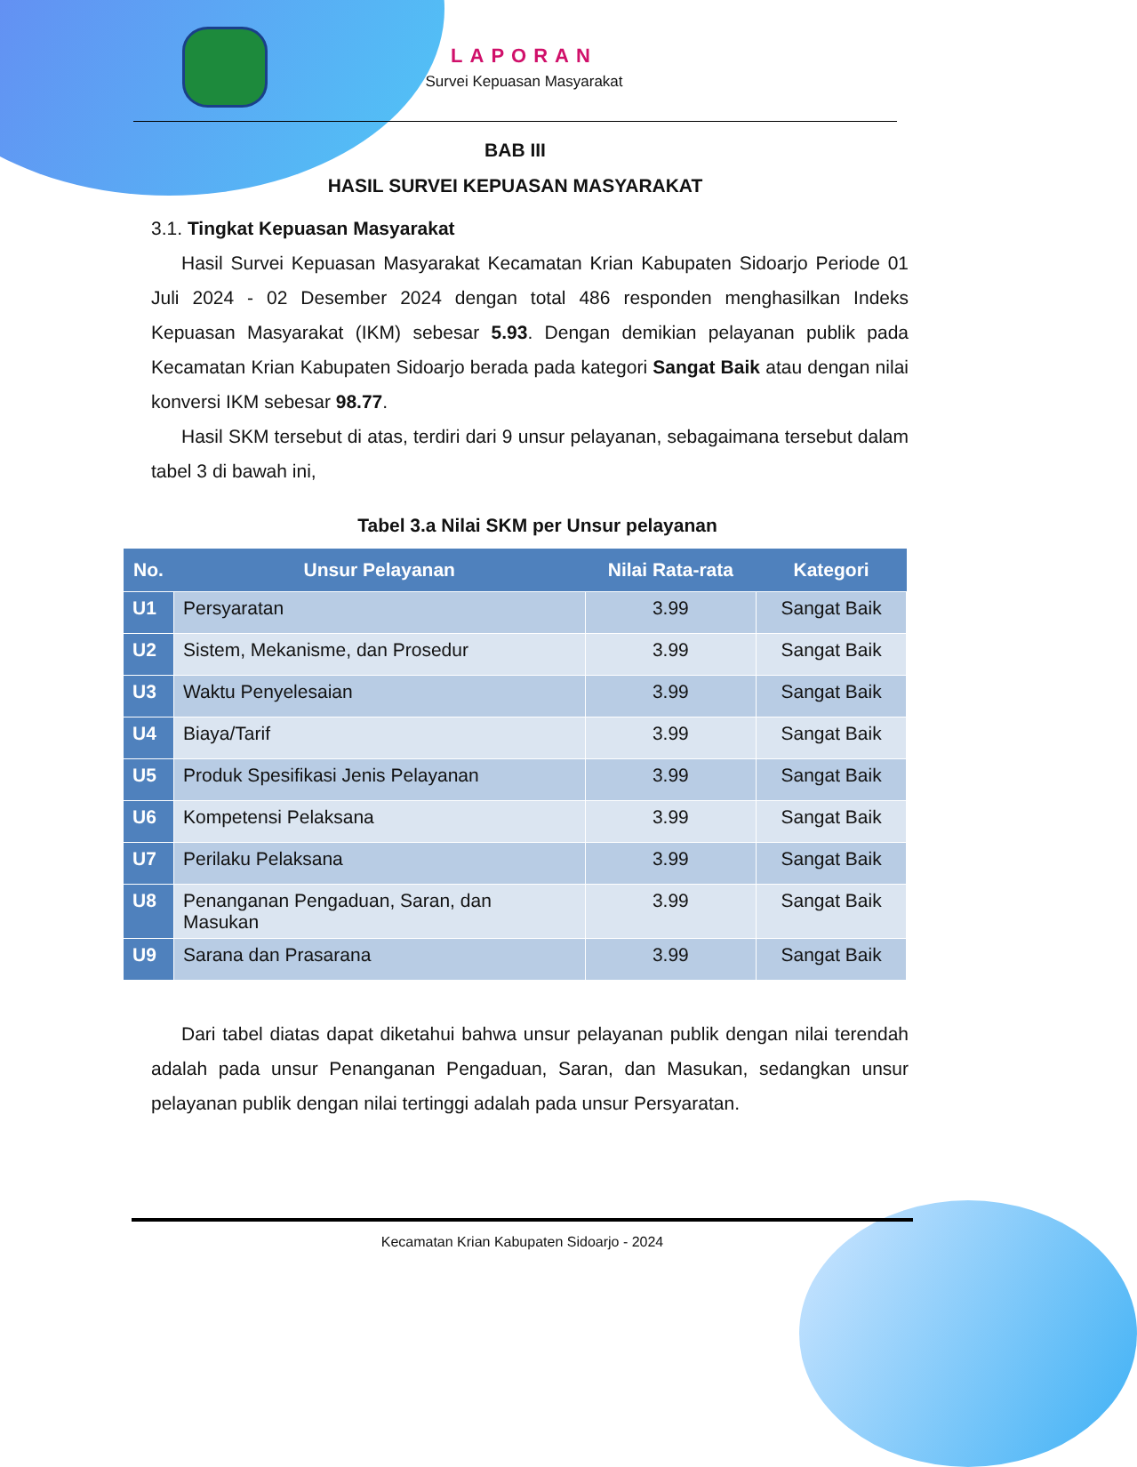LAPORAN
Survei Kepuasan Masyarakat
BAB III
HASIL SURVEI KEPUASAN MASYARAKAT
3.1. Tingkat Kepuasan Masyarakat
Hasil Survei Kepuasan Masyarakat Kecamatan Krian Kabupaten Sidoarjo Periode 01 Juli 2024 - 02 Desember 2024 dengan total 486 responden menghasilkan Indeks Kepuasan Masyarakat (IKM) sebesar 5.93. Dengan demikian pelayanan publik pada Kecamatan Krian Kabupaten Sidoarjo berada pada kategori Sangat Baik atau dengan nilai konversi IKM sebesar 98.77.
Hasil SKM tersebut di atas, terdiri dari 9 unsur pelayanan, sebagaimana tersebut dalam tabel 3 di bawah ini,
Tabel 3.a Nilai SKM per Unsur pelayanan
| No. | Unsur Pelayanan | Nilai Rata-rata | Kategori |
| --- | --- | --- | --- |
| U1 | Persyaratan | 3.99 | Sangat Baik |
| U2 | Sistem, Mekanisme, dan Prosedur | 3.99 | Sangat Baik |
| U3 | Waktu Penyelesaian | 3.99 | Sangat Baik |
| U4 | Biaya/Tarif | 3.99 | Sangat Baik |
| U5 | Produk Spesifikasi Jenis Pelayanan | 3.99 | Sangat Baik |
| U6 | Kompetensi Pelaksana | 3.99 | Sangat Baik |
| U7 | Perilaku Pelaksana | 3.99 | Sangat Baik |
| U8 | Penanganan Pengaduan, Saran, dan Masukan | 3.99 | Sangat Baik |
| U9 | Sarana dan Prasarana | 3.99 | Sangat Baik |
Dari tabel diatas dapat diketahui bahwa unsur pelayanan publik dengan nilai terendah adalah pada unsur Penanganan Pengaduan, Saran, dan Masukan, sedangkan unsur pelayanan publik dengan nilai tertinggi adalah pada unsur Persyaratan.
Kecamatan Krian Kabupaten Sidoarjo - 2024